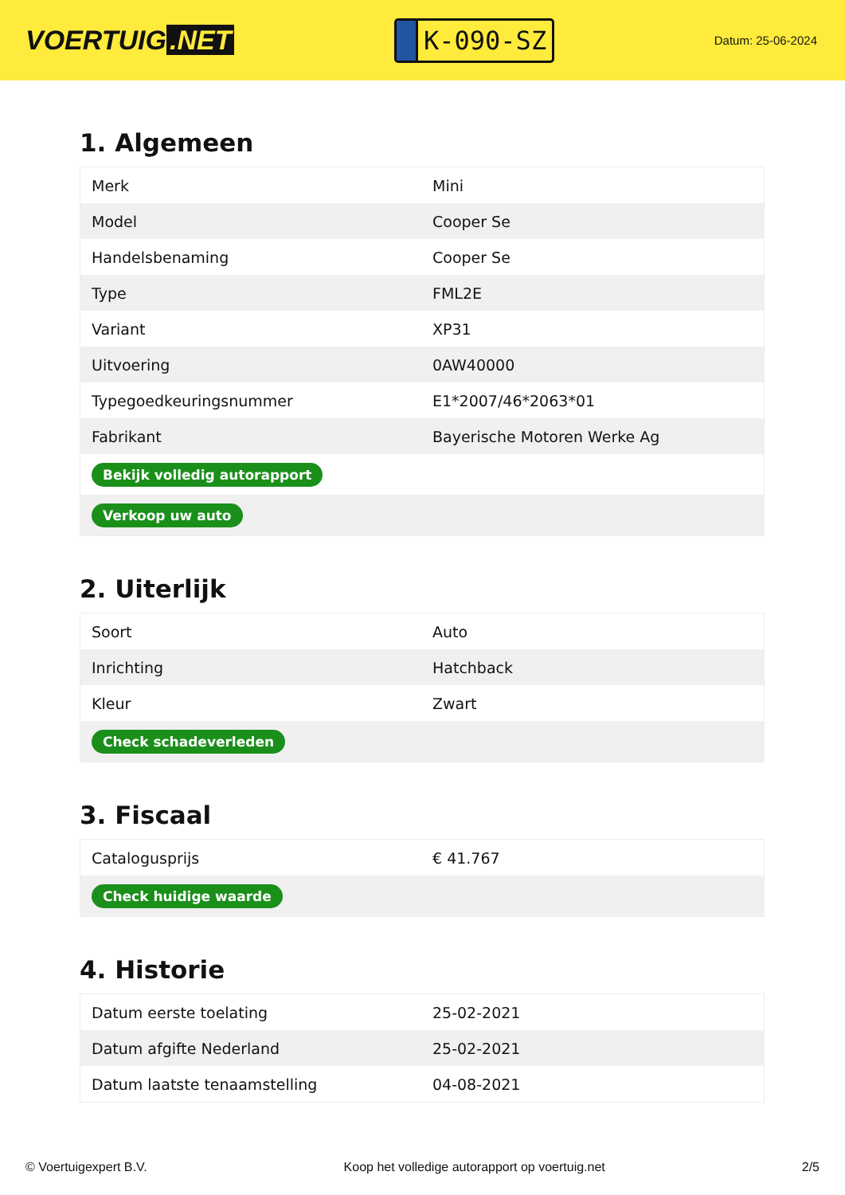VOERTUIG.NET
K-090-SZ
Datum: 25-06-2024
1. Algemeen
| Merk | Mini |
| Model | Cooper Se |
| Handelsbenaming | Cooper Se |
| Type | FML2E |
| Variant | XP31 |
| Uitvoering | 0AW40000 |
| Typegoedkeuringsnummer | E1*2007/46*2063*01 |
| Fabrikant | Bayerische Motoren Werke Ag |
| Bekijk volledig autorapport | |
| Verkoop uw auto | |
2. Uiterlijk
| Soort | Auto |
| Inrichting | Hatchback |
| Kleur | Zwart |
| Check schadeverleden | |
3. Fiscaal
| Catalogusprijs | € 41.767 |
| Check huidige waarde | |
4. Historie
| Datum eerste toelating | 25-02-2021 |
| Datum afgifte Nederland | 25-02-2021 |
| Datum laatste tenaamstelling | 04-08-2021 |
© Voertuigexpert B.V. Koop het volledige autorapport op voertuig.net 2/5